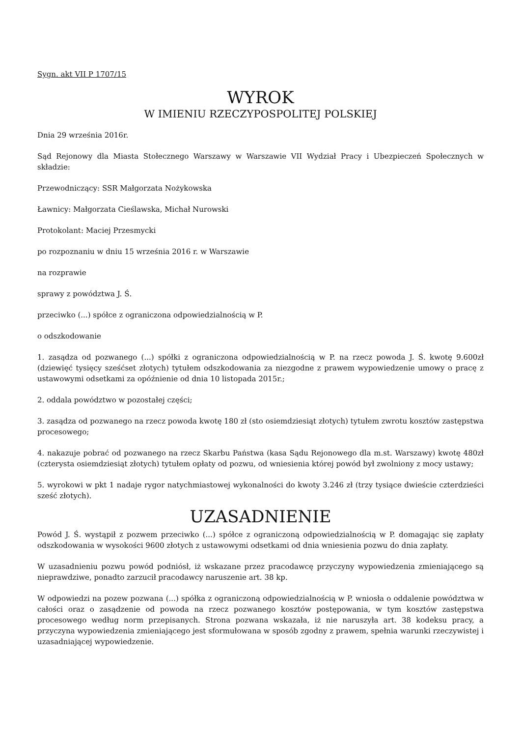Sygn. akt VII P 1707/15
WYROK
W IMIENIU RZECZYPOSPOLITEJ POLSKIEJ
Dnia 29 września 2016r.
Sąd Rejonowy dla Miasta Stołecznego Warszawy w Warszawie VII Wydział Pracy i Ubezpieczeń Społecznych w składzie:
Przewodniczący: SSR Małgorzata Nożykowska
Ławnicy: Małgorzata Cieślawska, Michał Nurowski
Protokolant: Maciej Przesmycki
po rozpoznaniu w dniu 15 września 2016 r. w Warszawie
na rozprawie
sprawy z powództwa J. Ś.
przeciwko (...) spółce z ograniczona odpowiedzialnością w P.
o odszkodowanie
1. zasądza od pozwanego (...) spółki z ograniczona odpowiedzialnością w P. na rzecz powoda J. Ś. kwotę 9.600zł (dziewięć tysięcy sześćset złotych) tytułem odszkodowania za niezgodne z prawem wypowiedzenie umowy o pracę z ustawowymi odsetkami za opóźnienie od dnia 10 listopada 2015r.;
2. oddala powództwo w pozostałej części;
3. zasądza od pozwanego na rzecz powoda kwotę 180 zł (sto osiemdziesiąt złotych) tytułem zwrotu kosztów zastępstwa procesowego;
4. nakazuje pobrać od pozwanego na rzecz Skarbu Państwa (kasa Sądu Rejonowego dla m.st. Warszawy) kwotę 480zł (czterysta osiemdziesiąt złotych) tytułem opłaty od pozwu, od wniesienia której powód był zwolniony z mocy ustawy;
5. wyrokowi w pkt 1 nadaje rygor natychmiastowej wykonalności do kwoty 3.246 zł (trzy tysiące dwieście czterdzieści sześć złotych).
UZASADNIENIE
Powód J. Ś. wystąpił z pozwem przeciwko (...) spółce z ograniczoną odpowiedzialnością w P. domagając się zapłaty odszkodowania w wysokości 9600 złotych z ustawowymi odsetkami od dnia wniesienia pozwu do dnia zapłaty.
W uzasadnieniu pozwu powód podniósł, iż wskazane przez pracodawcę przyczyny wypowiedzenia zmieniającego są nieprawdziwe, ponadto zarzucił pracodawcy naruszenie art. 38 kp.
W odpowiedzi na pozew pozwana (...) spółka z ograniczoną odpowiedzialnością w P. wniosła o oddalenie powództwa w całości oraz o zasądzenie od powoda na rzecz pozwanego kosztów postępowania, w tym kosztów zastępstwa procesowego według norm przepisanych. Strona pozwana wskazała, iż nie naruszyła art. 38 kodeksu pracy, a przyczyna wypowiedzenia zmieniającego jest sformułowana w sposób zgodny z prawem, spełnia warunki rzeczywistej i uzasadniającej wypowiedzenie.